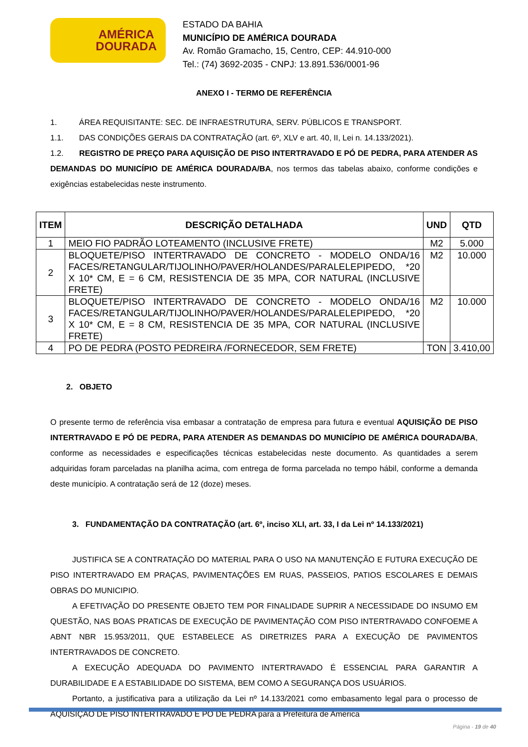AMÉRICA
DOURADA
ESTADO DA BAHIA
MUNICÍPIO DE AMÉRICA DOURADA
Av. Romão Gramacho, 15, Centro, CEP: 44.910-000
Tel.: (74) 3692-2035 - CNPJ: 13.891.536/0001-96
ANEXO I - TERMO DE REFERÊNCIA
1. ÁREA REQUISITANTE: SEC. DE INFRAESTRUTURA, SERV. PÚBLICOS E TRANSPORT.
1.1. DAS CONDIÇÕES GERAIS DA CONTRATAÇÃO (art. 6º, XLV e art. 40, II, Lei n. 14.133/2021).
1.2. REGISTRO DE PREÇO PARA AQUISIÇÃO DE PISO INTERTRAVADO E PÓ DE PEDRA, PARA ATENDER AS DEMANDAS DO MUNICÍPIO DE AMÉRICA DOURADA/BA, nos termos das tabelas abaixo, conforme condições e exigências estabelecidas neste instrumento.
| ITEM | DESCRIÇÃO DETALHADA | UND | QTD |
| --- | --- | --- | --- |
| 1 | MEIO FIO PADRÃO LOTEAMENTO (INCLUSIVE FRETE) | M2 | 5.000 |
| 2 | BLOQUETE/PISO INTERTRAVADO DE CONCRETO - MODELO ONDA/16 FACES/RETANGULAR/TIJOLINHO/PAVER/HOLANDES/PARALELEPIPEDO, *20 X 10* CM, E = 6 CM, RESISTENCIA DE 35 MPA, COR NATURAL (INCLUSIVE FRETE) | M2 | 10.000 |
| 3 | BLOQUETE/PISO INTERTRAVADO DE CONCRETO - MODELO ONDA/16 FACES/RETANGULAR/TIJOLINHO/PAVER/HOLANDES/PARALELEPIPEDO, *20 X 10* CM, E = 8 CM, RESISTENCIA DE 35 MPA, COR NATURAL (INCLUSIVE FRETE) | M2 | 10.000 |
| 4 | PO DE PEDRA (POSTO PEDREIRA /FORNECEDOR, SEM FRETE) | TON | 3.410,00 |
2. OBJETO
O presente termo de referência visa embasar a contratação de empresa para futura e eventual AQUISIÇÃO DE PISO INTERTRAVADO E PÓ DE PEDRA, PARA ATENDER AS DEMANDAS DO MUNICÍPIO DE AMÉRICA DOURADA/BA, conforme as necessidades e especificações técnicas estabelecidas neste documento. As quantidades a serem adquiridas foram parceladas na planilha acima, com entrega de forma parcelada no tempo hábil, conforme a demanda deste município. A contratação será de 12 (doze) meses.
3. FUNDAMENTAÇÃO DA CONTRATAÇÃO (art. 6º, inciso XLI, art. 33, I da Lei nº 14.133/2021)
JUSTIFICA SE A CONTRATAÇÃO DO MATERIAL PARA O USO NA MANUTENÇÃO E FUTURA EXECUÇÃO DE PISO INTERTRAVADO EM PRAÇAS, PAVIMENTAÇÕES EM RUAS, PASSEIOS, PATIOS ESCOLARES E DEMAIS OBRAS DO MUNICIPIO.
A EFETIVAÇÃO DO PRESENTE OBJETO TEM POR FINALIDADE SUPRIR A NECESSIDADE DO INSUMO EM QUESTÃO, NAS BOAS PRATICAS DE EXECUÇÃO DE PAVIMENTAÇÃO COM PISO INTERTRAVADO CONFOEME A ABNT NBR 15.953/2011, QUE ESTABELECE AS DIRETRIZES PARA A EXECUÇÃO DE PAVIMENTOS INTERTRAVADOS DE CONCRETO.
A EXECUÇÃO ADEQUADA DO PAVIMENTO INTERTRAVADO É ESSENCIAL PARA GARANTIR A DURABILIDADE E A ESTABILIDADE DO SISTEMA, BEM COMO A SEGURANÇA DOS USUÁRIOS.
Portanto, a justificativa para a utilização da Lei nº 14.133/2021 como embasamento legal para o processo de AQUISIÇÃO DE PISO INTERTRAVADO E PÓ DE PEDRA para a Prefeitura de América
Página - 19 de 40